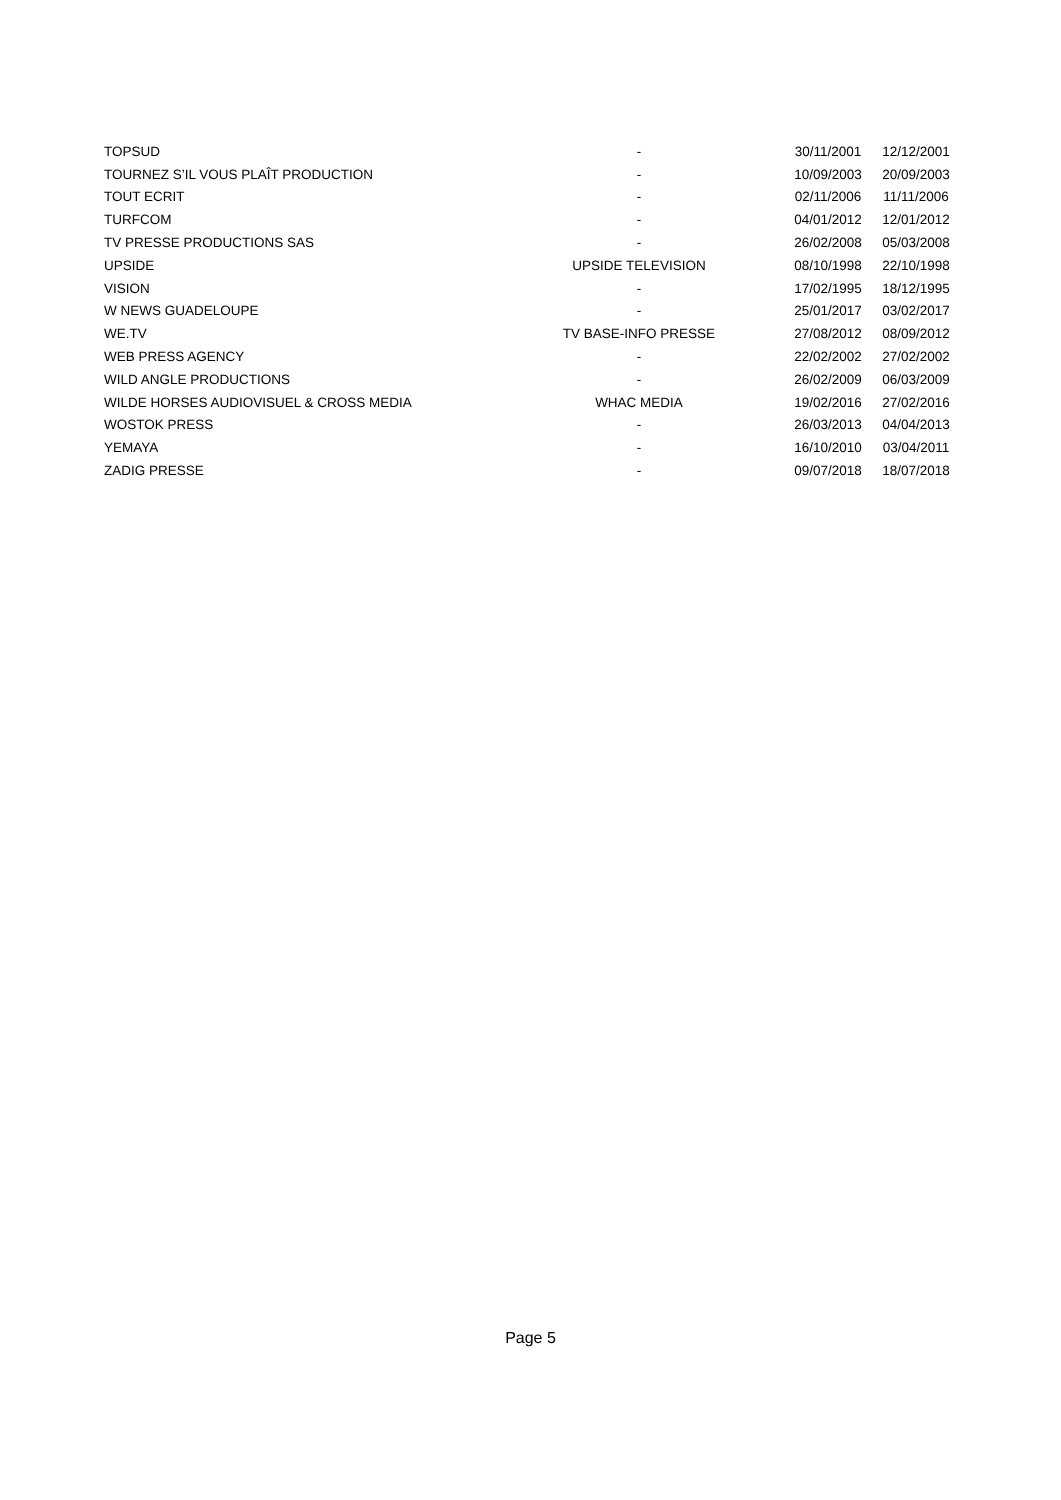| TOPSUD | - | 30/11/2001 | 12/12/2001 |
| TOURNEZ S’IL VOUS PLAÎT PRODUCTION | - | 10/09/2003 | 20/09/2003 |
| TOUT ECRIT | - | 02/11/2006 | 11/11/2006 |
| TURFCOM | - | 04/01/2012 | 12/01/2012 |
| TV PRESSE PRODUCTIONS SAS | - | 26/02/2008 | 05/03/2008 |
| UPSIDE | UPSIDE TELEVISION | 08/10/1998 | 22/10/1998 |
| VISION | - | 17/02/1995 | 18/12/1995 |
| W NEWS GUADELOUPE | - | 25/01/2017 | 03/02/2017 |
| WE.TV | TV BASE-INFO PRESSE | 27/08/2012 | 08/09/2012 |
| WEB PRESS AGENCY | - | 22/02/2002 | 27/02/2002 |
| WILD ANGLE PRODUCTIONS | - | 26/02/2009 | 06/03/2009 |
| WILDE HORSES AUDIOVISUEL & CROSS MEDIA | WHAC MEDIA | 19/02/2016 | 27/02/2016 |
| WOSTOK PRESS | - | 26/03/2013 | 04/04/2013 |
| YEMAYA | - | 16/10/2010 | 03/04/2011 |
| ZADIG PRESSE | - | 09/07/2018 | 18/07/2018 |
Page 5